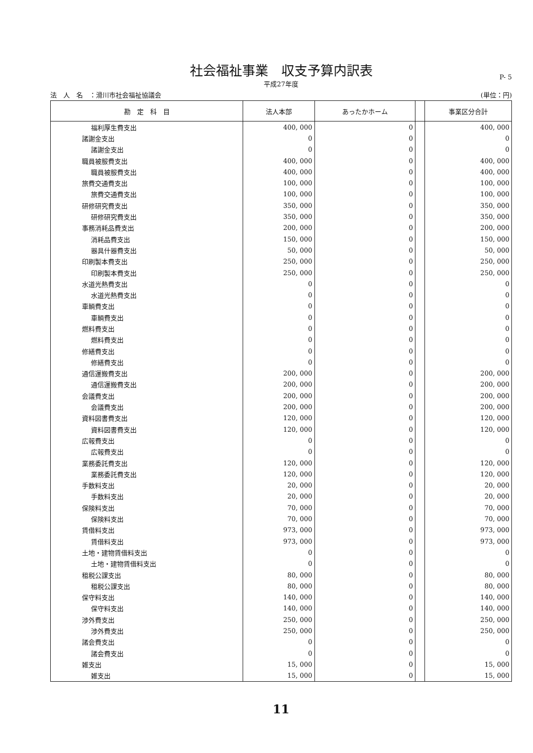社会福祉事業　収支予算内訳表
平成27年度
P- 5
法　人　名　：滑川市社会福祉協議会 (単位：円)
| 勘 定 科 目 | 法人本部 | あったかホーム | | 事業区分合計 |
| --- | --- | --- | --- | --- |
| 福利厚生費支出 | 400, 000 | 0 | | 400, 000 |
| 諸謝金支出 | 0 | 0 | | 0 |
| 諸謝金支出 | 0 | 0 | | 0 |
| 職員被服費支出 | 400, 000 | 0 | | 400, 000 |
| 職員被服費支出 | 400, 000 | 0 | | 400, 000 |
| 旅費交通費支出 | 100, 000 | 0 | | 100, 000 |
| 旅費交通費支出 | 100, 000 | 0 | | 100, 000 |
| 研修研究費支出 | 350, 000 | 0 | | 350, 000 |
| 研修研究費支出 | 350, 000 | 0 | | 350, 000 |
| 事務消耗品費支出 | 200, 000 | 0 | | 200, 000 |
| 消耗品費支出 | 150, 000 | 0 | | 150, 000 |
| 器具什器費支出 | 50, 000 | 0 | | 50, 000 |
| 印刷製本費支出 | 250, 000 | 0 | | 250, 000 |
| 印刷製本費支出 | 250, 000 | 0 | | 250, 000 |
| 水道光熱費支出 | 0 | 0 | | 0 |
| 水道光熱費支出 | 0 | 0 | | 0 |
| 車輌費支出 | 0 | 0 | | 0 |
| 車輌費支出 | 0 | 0 | | 0 |
| 燃料費支出 | 0 | 0 | | 0 |
| 燃料費支出 | 0 | 0 | | 0 |
| 修繕費支出 | 0 | 0 | | 0 |
| 修繕費支出 | 0 | 0 | | 0 |
| 通信運搬費支出 | 200, 000 | 0 | | 200, 000 |
| 通信運搬費支出 | 200, 000 | 0 | | 200, 000 |
| 会議費支出 | 200, 000 | 0 | | 200, 000 |
| 会議費支出 | 200, 000 | 0 | | 200, 000 |
| 資料図書費支出 | 120, 000 | 0 | | 120, 000 |
| 資料図書費支出 | 120, 000 | 0 | | 120, 000 |
| 広報費支出 | 0 | 0 | | 0 |
| 広報費支出 | 0 | 0 | | 0 |
| 業務委託費支出 | 120, 000 | 0 | | 120, 000 |
| 業務委託費支出 | 120, 000 | 0 | | 120, 000 |
| 手数料支出 | 20, 000 | 0 | | 20, 000 |
| 手数料支出 | 20, 000 | 0 | | 20, 000 |
| 保険料支出 | 70, 000 | 0 | | 70, 000 |
| 保険料支出 | 70, 000 | 0 | | 70, 000 |
| 賃借料支出 | 973, 000 | 0 | | 973, 000 |
| 賃借料支出 | 973, 000 | 0 | | 973, 000 |
| 土地・建物賃借料支出 | 0 | 0 | | 0 |
| 土地・建物賃借料支出 | 0 | 0 | | 0 |
| 租税公課支出 | 80, 000 | 0 | | 80, 000 |
| 租税公課支出 | 80, 000 | 0 | | 80, 000 |
| 保守料支出 | 140, 000 | 0 | | 140, 000 |
| 保守料支出 | 140, 000 | 0 | | 140, 000 |
| 渉外費支出 | 250, 000 | 0 | | 250, 000 |
| 渉外費支出 | 250, 000 | 0 | | 250, 000 |
| 諸会費支出 | 0 | 0 | | 0 |
| 諸会費支出 | 0 | 0 | | 0 |
| 雑支出 | 15, 000 | 0 | | 15, 000 |
| 雑支出 | 15, 000 | 0 | | 15, 000 |
11